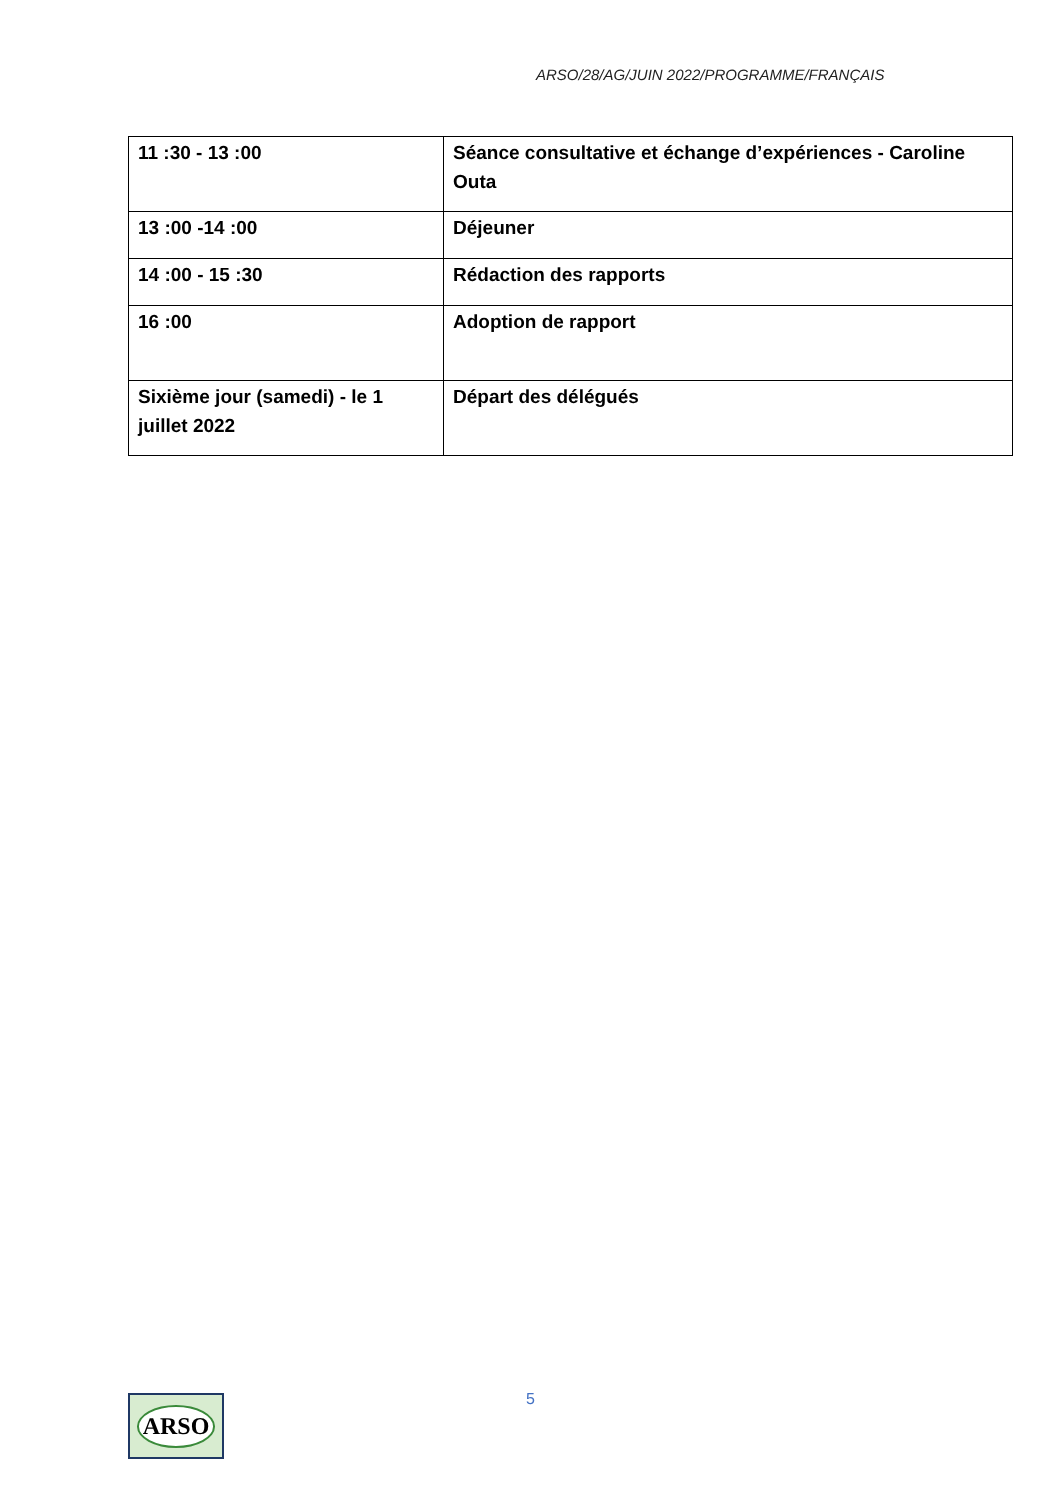ARSO/28/AG/JUIN 2022/PROGRAMME/FRANÇAIS
| 11 :30 - 13 :00 | Séance consultative et échange d’expériences - Caroline Outa |
| 13 :00 -14 :00 | Déjeuner |
| 14 :00 - 15 :30 | Rédaction des rapports |
| 16 :00 | Adoption de rapport |
| Sixième jour (samedi) - le 1 juillet 2022 | Départ des délégués |
5
ARSO